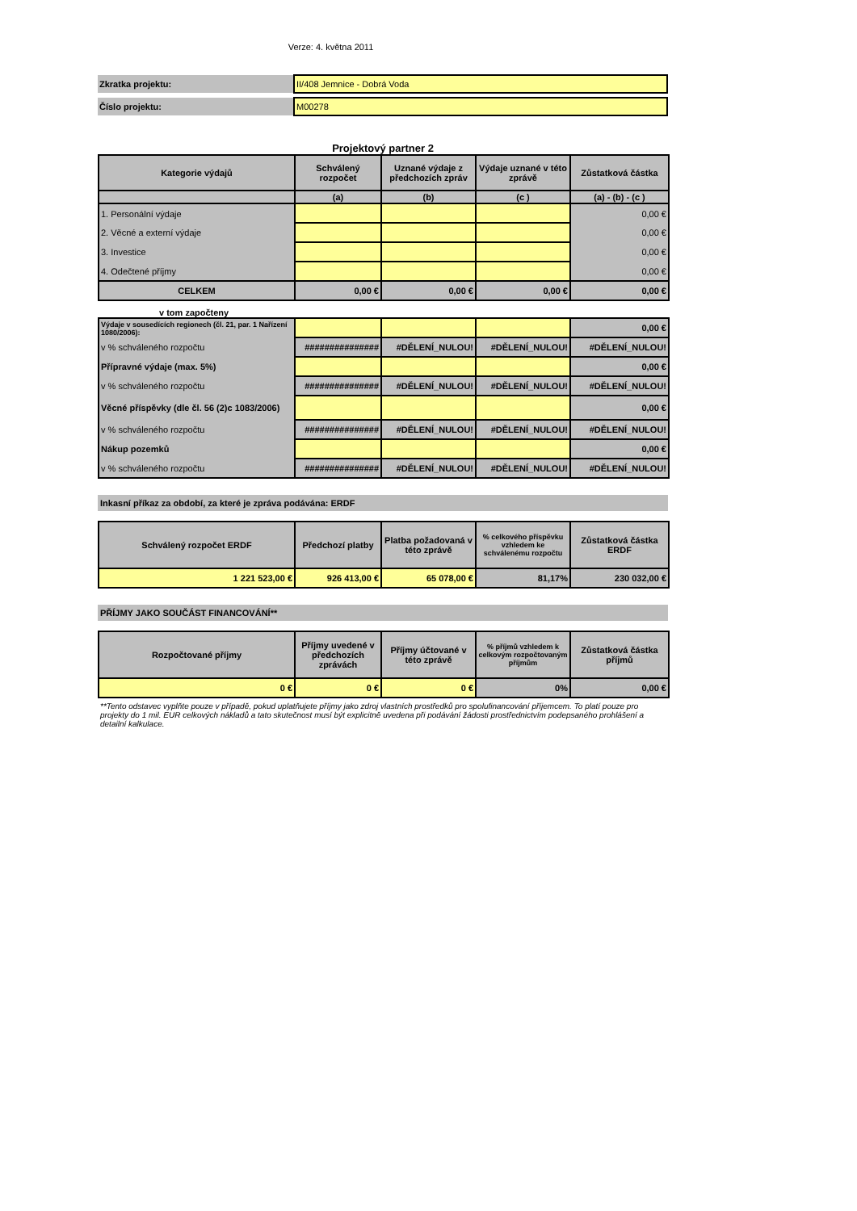Verze: 4. května 2011
| Zkratka projektu: | II/408 Jemnice - Dobrá Voda |
| Číslo projektu: | M00278 |
Projektový partner 2
| Kategorie výdajů | Schválený rozpočet | Uznané výdaje z předchozích zpráv | Výdaje uznané v této zprávě | Zůstatková částka |
| --- | --- | --- | --- | --- |
| | (a) | (b) | (c ) | (a) - (b) - (c ) |
| 1. Personální výdaje | | | | 0,00 € |
| 2. Věcné a externí výdaje | | | | 0,00 € |
| 3. Investice | | | | 0,00 € |
| 4. Odečtené příjmy | | | | 0,00 € |
| CELKEM | 0,00 € | 0,00 € | 0,00 € | 0,00 € |
v tom započteny
| Výdaje v sousedících regionech (čl. 21, par. 1 Nařízení 1080/2006): | | | | 0,00 € |
| v % schváleného rozpočtu | ############### | #DĚLENÍ_NULOU! | #DĚLENÍ_NULOU! | #DĚLENÍ_NULOU! |
| Přípravné výdaje (max. 5%) | | | | 0,00 € |
| v % schváleného rozpočtu | ############### | #DĚLENÍ_NULOU! | #DĚLENÍ_NULOU! | #DĚLENÍ_NULOU! |
| Věcné příspěvky (dle čl. 56 (2)c 1083/2006) | | | | 0,00 € |
| v % schváleného rozpočtu | ############### | #DĚLENÍ_NULOU! | #DĚLENÍ_NULOU! | #DĚLENÍ_NULOU! |
| Nákup pozemků | | | | 0,00 € |
| v % schváleného rozpočtu | ############### | #DĚLENÍ_NULOU! | #DĚLENÍ_NULOU! | #DĚLENÍ_NULOU! |
Inkasní příkaz za období, za které je zpráva podávána: ERDF
| Schválený rozpočet ERDF | Předchozí platby | Platba požadovaná v této zprávě | % celkového příspěvku vzhledem ke schválenému rozpočtu | Zůstatková částka ERDF |
| --- | --- | --- | --- | --- |
| 1 221 523,00 € | 926 413,00 € | 65 078,00 € | 81,17% | 230 032,00 € |
PŘÍJMY JAKO SOUČÁST FINANCOVÁNÍ**
| Rozpočtované příjmy | Příjmy uvedené v předchozích zprávách | Příjmy účtované v této zprávě | % příjmů vzhledem k celkovým rozpočtovaným příjmům | Zůstatková částka příjmů |
| --- | --- | --- | --- | --- |
| 0 € | 0 € | 0 € | 0% | 0,00 € |
**Tento odstavec vyplňte pouze v případě, pokud uplatňujete příjmy jako zdroj vlastních prostředků pro spolufinancování příjemcem. To platí pouze pro projekty do 1 mil. EUR celkových nákladů a tato skutečnost musí být explicitně uvedena při podávání žádosti prostřednictvím podepsaného prohlášení a detailní kalkulace.